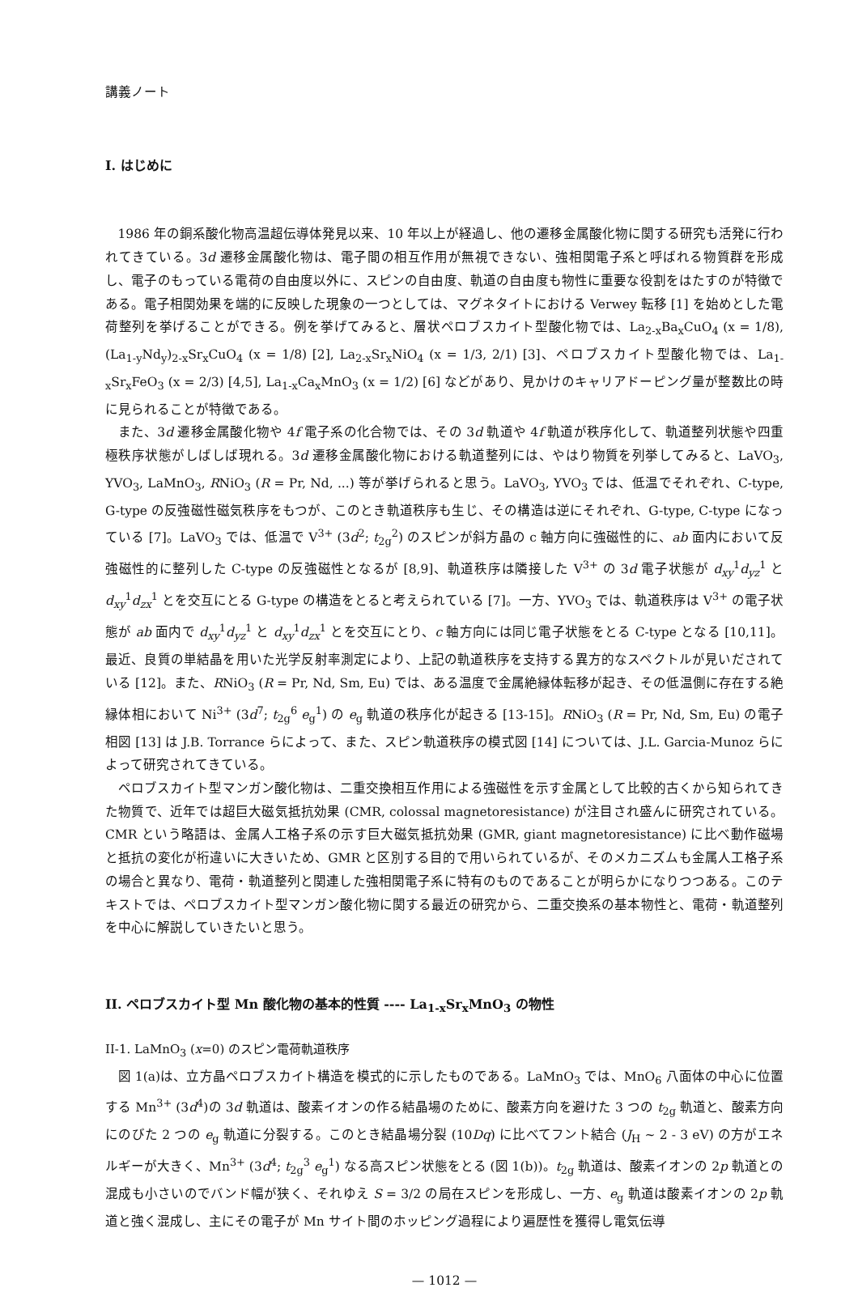講義ノート
I. はじめに
1986 年の銅系酸化物高温超伝導体発見以来、10 年以上が経過し、他の遷移金属酸化物に関する研究も活発に行われてきている。3d 遷移金属酸化物は、電子間の相互作用が無視できない、強相関電子系と呼ばれる物質群を形成し、電子のもっている電荷の自由度以外に、スピンの自由度、軌道の自由度も物性に重要な役割をはたすのが特徴である。電子相関効果を端的に反映した現象の一つとしては、マグネタイトにおける Verwey 転移 [1] を始めとした電荷整列を挙げることができる。例を挙げてみると、層状ペロブスカイト型酸化物では、La<sub>2-x</sub>Ba<sub>x</sub>CuO<sub>4</sub> (x = 1/8), (La<sub>1-y</sub>Nd<sub>y</sub>)<sub>2-x</sub>Sr<sub>x</sub>CuO<sub>4</sub> (x = 1/8) [2], La<sub>2-x</sub>Sr<sub>x</sub>NiO<sub>4</sub> (x = 1/3, 2/1) [3]、ペロブスカイト型酸化物では、La<sub>1-x</sub>Sr<sub>x</sub>FeO<sub>3</sub> (x = 2/3) [4,5], La<sub>1-x</sub>Ca<sub>x</sub>MnO<sub>3</sub> (x = 1/2) [6] などがあり、見かけのキャリアドーピング量が整数比の時に見られることが特徴である。
また、3d 遷移金属酸化物や 4f 電子系の化合物では、その 3d 軌道や 4f 軌道が秩序化して、軌道整列状態や四重極秩序状態がしばしば現れる。3d 遷移金属酸化物における軌道整列には、やはり物質を列挙してみると、LaVO<sub>3</sub>, YVO<sub>3</sub>, LaMnO<sub>3</sub>, RNiO<sub>3</sub> (R = Pr, Nd, ...) 等が挙げられると思う。LaVO<sub>3</sub>, YVO<sub>3</sub> では、低温でそれぞれ、C-type, G-type の反強磁性磁気秩序をもつが、このとき軌道秩序も生じ、その構造は逆にそれぞれ、G-type, C-type になっている [7]。LaVO<sub>3</sub> では、低温で V<sup>3+</sup> (3d<sup>2</sup>; t<sub>2g</sub><sup>2</sup>) のスピンが斜方晶の c 軸方向に強磁性的に、ab 面内において反強磁性的に整列した C-type の反強磁性となるが [8,9]、軌道秩序は隣接した V<sup>3+</sup> の 3d 電子状態が d<sub>xy</sub><sup>1</sup>d<sub>yz</sub><sup>1</sup> と d<sub>xy</sub><sup>1</sup>d<sub>zx</sub><sup>1</sup> とを交互にとる G-type の構造をとると考えられている [7]。一方、YVO<sub>3</sub> では、軌道秩序は V<sup>3+</sup> の電子状態が ab 面内で d<sub>xy</sub><sup>1</sup>d<sub>yz</sub><sup>1</sup> と d<sub>xy</sub><sup>1</sup>d<sub>zx</sub><sup>1</sup> とを交互にとり、c 軸方向には同じ電子状態をとる C-type となる [10,11]。最近、良質の単結晶を用いた光学反射率測定により、上記の軌道秩序を支持する異方的なスペクトルが見いだされている [12]。また、RNiO<sub>3</sub> (R = Pr, Nd, Sm, Eu) では、ある温度で金属絶縁体転移が起き、その低温側に存在する絶縁体相において Ni<sup>3+</sup> (3d<sup>7</sup>; t<sub>2g</sub><sup>6</sup> e<sub>g</sub><sup>1</sup>) の e<sub>g</sub> 軌道の秩序化が起きる [13-15]。RNiO<sub>3</sub> (R = Pr, Nd, Sm, Eu) の電子相図 [13] は J.B. Torrance らによって、また、スピン軌道秩序の模式図 [14] については、J.L. Garcia-Munoz らによって研究されてきている。
ペロブスカイト型マンガン酸化物は、二重交換相互作用による強磁性を示す金属として比較的古くから知られてきた物質で、近年では超巨大磁気抵抗効果 (CMR, colossal magnetoresistance) が注目され盛んに研究されている。CMR という略語は、金属人工格子系の示す巨大磁気抵抗効果 (GMR, giant magnetoresistance) に比べ動作磁場と抵抗の変化が桁違いに大きいため、GMR と区別する目的で用いられているが、そのメカニズムも金属人工格子系の場合と異なり、電荷・軌道整列と関連した強相関電子系に特有のものであることが明らかになりつつある。このテキストでは、ペロブスカイト型マンガン酸化物に関する最近の研究から、二重交換系の基本物性と、電荷・軌道整列を中心に解説していきたいと思う。
II. ペロブスカイト型 Mn 酸化物の基本的性質 ---- La<sub>1-x</sub>Sr<sub>x</sub>MnO<sub>3</sub> の物性
II-1. LaMnO<sub>3</sub> (x=0) のスピン電荷軌道秩序
図 1(a)は、立方晶ペロブスカイト構造を模式的に示したものである。LaMnO<sub>3</sub> では、MnO<sub>6</sub> 八面体の中心に位置する Mn<sup>3+</sup> (3d<sup>4</sup>)の 3d 軌道は、酸素イオンの作る結晶場のために、酸素方向を避けた 3 つの t<sub>2g</sub> 軌道と、酸素方向にのびた 2 つの e<sub>g</sub> 軌道に分裂する。このとき結晶場分裂 (10Dq) に比べてフント結合 (J<sub>H</sub> ~ 2 - 3 eV) の方がエネルギーが大きく、Mn<sup>3+</sup> (3d<sup>4</sup>; t<sub>2g</sub><sup>3</sup> e<sub>g</sub><sup>1</sup>) なる高スピン状態をとる (図 1(b))。t<sub>2g</sub> 軌道は、酸素イオンの 2p 軌道との混成も小さいのでバンド幅が狭く、それゆえ S = 3/2 の局在スピンを形成し、一方、e<sub>g</sub> 軌道は酸素イオンの 2p 軌道と強く混成し、主にその電子が Mn サイト間のホッピング過程により遍歴性を獲得し電気伝導
— 1012 —